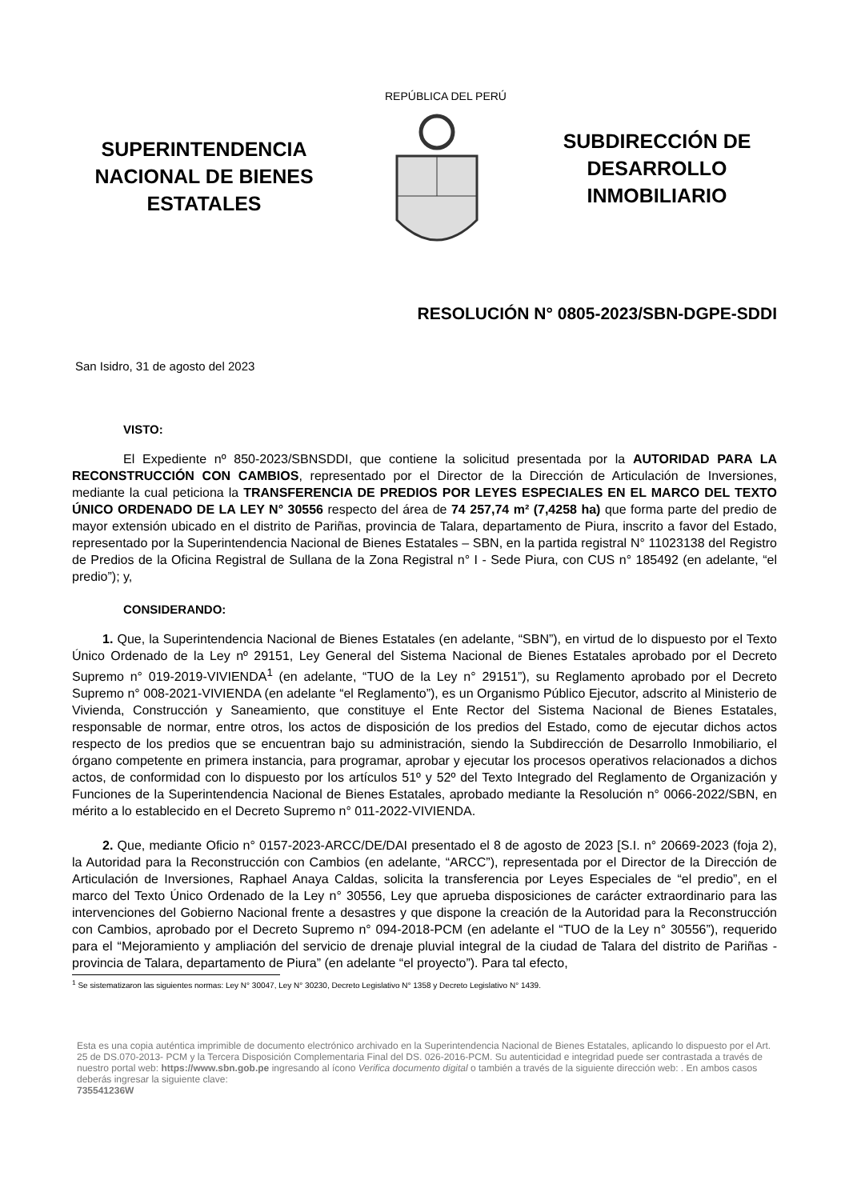SUPERINTENDENCIA NACIONAL DE BIENES ESTATALES
REPÚBLICA DEL PERÚ
SUBDIRECCIÓN DE DESARROLLO INMOBILIARIO
RESOLUCIÓN N° 0805-2023/SBN-DGPE-SDDI
San Isidro, 31 de agosto del 2023
VISTO:
El Expediente nº 850-2023/SBNSDDI, que contiene la solicitud presentada por la AUTORIDAD PARA LA RECONSTRUCCIÓN CON CAMBIOS, representado por el Director de la Dirección de Articulación de Inversiones, mediante la cual peticiona la TRANSFERENCIA DE PREDIOS POR LEYES ESPECIALES EN EL MARCO DEL TEXTO ÚNICO ORDENADO DE LA LEY N° 30556 respecto del área de 74 257,74 m² (7,4258 ha) que forma parte del predio de mayor extensión ubicado en el distrito de Pariñas, provincia de Talara, departamento de Piura, inscrito a favor del Estado, representado por la Superintendencia Nacional de Bienes Estatales – SBN, en la partida registral N° 11023138 del Registro de Predios de la Oficina Registral de Sullana de la Zona Registral n° I - Sede Piura, con CUS n° 185492 (en adelante, “el predio”); y,
CONSIDERANDO:
1. Que, la Superintendencia Nacional de Bienes Estatales (en adelante, “SBN”), en virtud de lo dispuesto por el Texto Único Ordenado de la Ley nº 29151, Ley General del Sistema Nacional de Bienes Estatales aprobado por el Decreto Supremo n° 019-2019-VIVIENDA<sup>1</sup> (en adelante, “TUO de la Ley n° 29151”), su Reglamento aprobado por el Decreto Supremo n° 008-2021-VIVIENDA (en adelante “el Reglamento”), es un Organismo Público Ejecutor, adscrito al Ministerio de Vivienda, Construcción y Saneamiento, que constituye el Ente Rector del Sistema Nacional de Bienes Estatales, responsable de normar, entre otros, los actos de disposición de los predios del Estado, como de ejecutar dichos actos respecto de los predios que se encuentran bajo su administración, siendo la Subdirección de Desarrollo Inmobiliario, el órgano competente en primera instancia, para programar, aprobar y ejecutar los procesos operativos relacionados a dichos actos, de conformidad con lo dispuesto por los artículos 51º y 52º del Texto Integrado del Reglamento de Organización y Funciones de la Superintendencia Nacional de Bienes Estatales, aprobado mediante la Resolución n° 0066-2022/SBN, en mérito a lo establecido en el Decreto Supremo n° 011-2022-VIVIENDA.
2. Que, mediante Oficio n° 0157-2023-ARCC/DE/DAI presentado el 8 de agosto de 2023 [S.I. n° 20669-2023 (foja 2), la Autoridad para la Reconstrucción con Cambios (en adelante, “ARCC”), representada por el Director de la Dirección de Articulación de Inversiones, Raphael Anaya Caldas, solicita la transferencia por Leyes Especiales de “el predio”, en el marco del Texto Único Ordenado de la Ley n° 30556, Ley que aprueba disposiciones de carácter extraordinario para las intervenciones del Gobierno Nacional frente a desastres y que dispone la creación de la Autoridad para la Reconstrucción con Cambios, aprobado por el Decreto Supremo n° 094-2018-PCM (en adelante el “TUO de la Ley n° 30556”), requerido para el “Mejoramiento y ampliación del servicio de drenaje pluvial integral de la ciudad de Talara del distrito de Pariñas - provincia de Talara, departamento de Piura” (en adelante “el proyecto”). Para tal efecto,
<sup>1</sup> Se sistematizaron las siguientes normas: Ley N° 30047, Ley N° 30230, Decreto Legislativo N° 1358 y Decreto Legislativo N° 1439.
Esta es una copia auténtica imprimible de documento electrónico archivado en la Superintendencia Nacional de Bienes Estatales, aplicando lo dispuesto por el Art. 25 de DS.070-2013- PCM y la Tercera Disposición Complementaria Final del DS. 026-2016-PCM. Su autenticidad e integridad puede ser contrastada a través de nuestro portal web: https://www.sbn.gob.pe ingresando al ícono Verifica documento digital o también a través de la siguiente dirección web: . En ambos casos deberás ingresar la siguiente clave:
735541236W